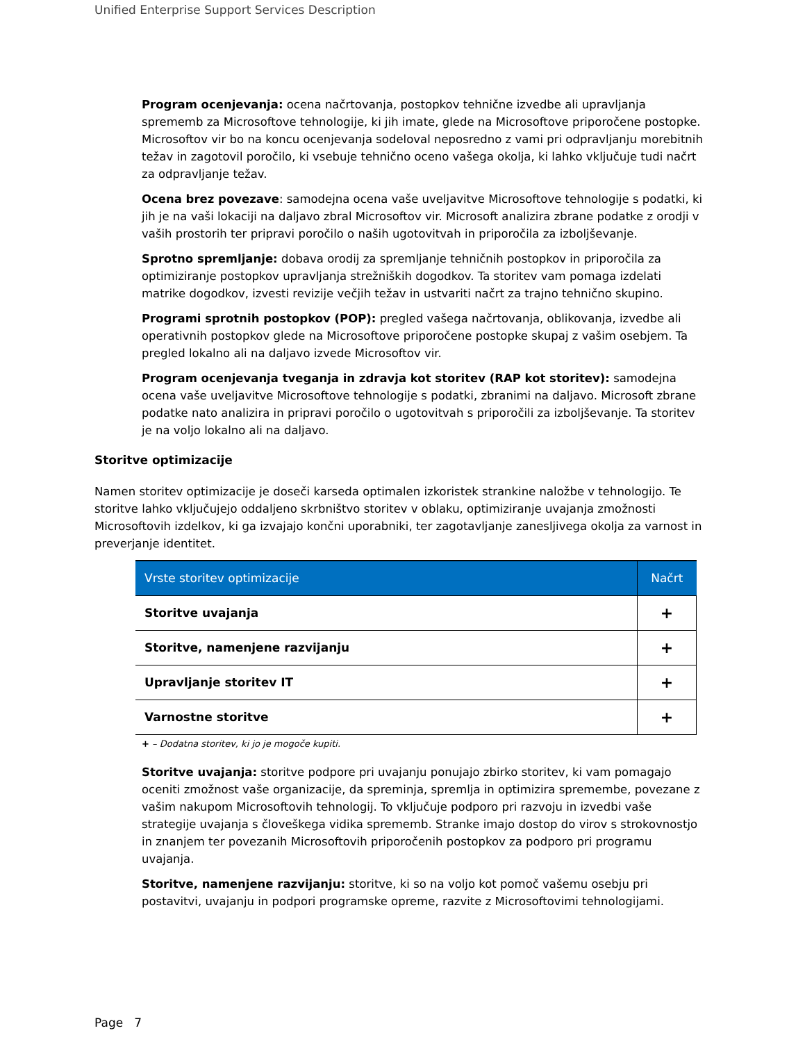Unified Enterprise Support Services Description
Program ocenjevanja: ocena načrtovanja, postopkov tehnične izvedbe ali upravljanja sprememb za Microsoftove tehnologije, ki jih imate, glede na Microsoftove priporočene postopke. Microsoftov vir bo na koncu ocenjevanja sodeloval neposredno z vami pri odpravljanju morebitnih težav in zagotovil poročilo, ki vsebuje tehnično oceno vašega okolja, ki lahko vključuje tudi načrt za odpravljanje težav.
Ocena brez povezave: samodejna ocena vaše uveljavitve Microsoftove tehnologije s podatki, ki jih je na vaši lokaciji na daljavo zbral Microsoftov vir. Microsoft analizira zbrane podatke z orodji v vaših prostorih ter pripravi poročilo o naših ugotovitvah in priporočila za izboljševanje.
Sprotno spremljanje: dobava orodij za spremljanje tehničnih postopkov in priporočila za optimiziranje postopkov upravljanja strežniških dogodkov. Ta storitev vam pomaga izdelati matrike dogodkov, izvesti revizije večjih težav in ustvariti načrt za trajno tehnično skupino.
Programi sprotnih postopkov (POP): pregled vašega načrtovanja, oblikovanja, izvedbe ali operativnih postopkov glede na Microsoftove priporočene postopke skupaj z vašim osebjem. Ta pregled lokalno ali na daljavo izvede Microsoftov vir.
Program ocenjevanja tveganja in zdravja kot storitev (RAP kot storitev): samodejna ocena vaše uveljavitve Microsoftove tehnologije s podatki, zbranimi na daljavo. Microsoft zbrane podatke nato analizira in pripravi poročilo o ugotovitvah s priporočili za izboljševanje. Ta storitev je na voljo lokalno ali na daljavo.
Storitve optimizacije
Namen storitev optimizacije je doseči karseda optimalen izkoristek strankine naložbe v tehnologijo. Te storitve lahko vključujejo oddaljeno skrbništvo storitev v oblaku, optimiziranje uvajanja zmožnosti Microsoftovih izdelkov, ki ga izvajajo končni uporabniki, ter zagotavljanje zanesljivega okolja za varnost in preverjanje identitet.
| Vrste storitev optimizacije | Načrt |
| --- | --- |
| Storitve uvajanja | + |
| Storitve, namenjene razvijanju | + |
| Upravljanje storitev IT | + |
| Varnostne storitve | + |
+ – Dodatna storitev, ki jo je mogoče kupiti.
Storitve uvajanja: storitve podpore pri uvajanju ponujajo zbirko storitev, ki vam pomagajo oceniti zmožnost vaše organizacije, da spreminja, spremlja in optimizira spremembe, povezane z vašim nakupom Microsoftovih tehnologij. To vključuje podporo pri razvoju in izvedbi vaše strategije uvajanja s človeškega vidika sprememb. Stranke imajo dostop do virov s strokovnostjo in znanjem ter povezanih Microsoftovih priporočenih postopkov za podporo pri programu uvajanja.
Storitve, namenjene razvijanju: storitve, ki so na voljo kot pomoč vašemu osebju pri postavitvi, uvajanju in podpori programske opreme, razvite z Microsoftovimi tehnologijami.
Page 7